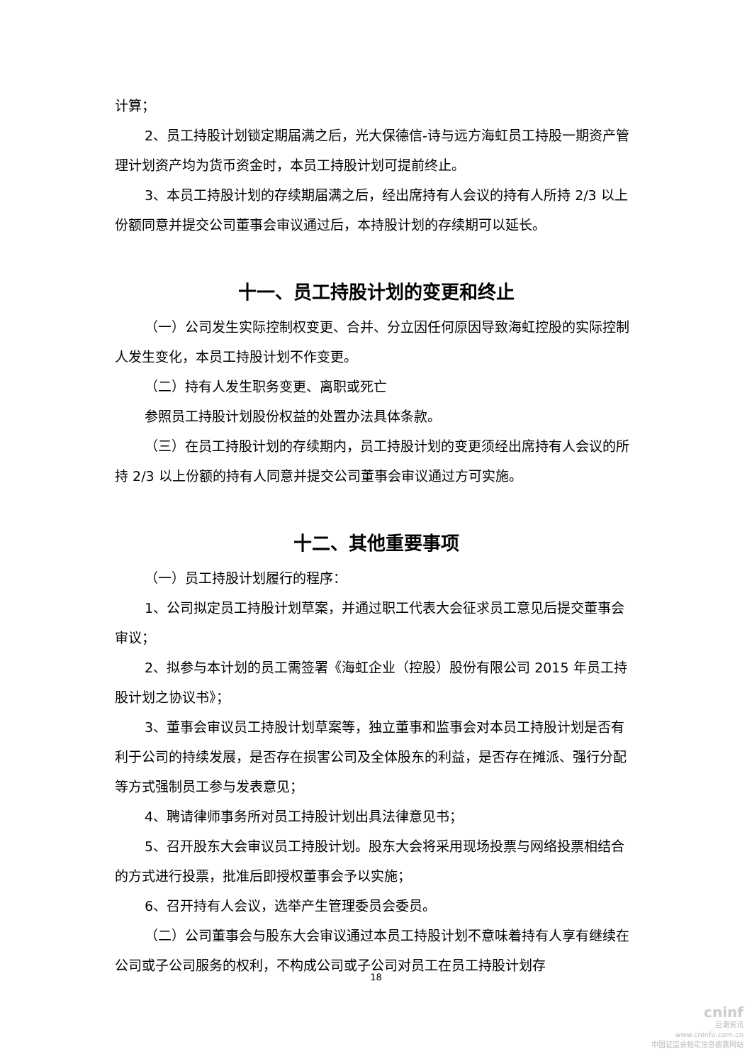计算；
2、员工持股计划锁定期届满之后，光大保德信-诗与远方海虹员工持股一期资产管理计划资产均为货币资金时，本员工持股计划可提前终止。
3、本员工持股计划的存续期届满之后，经出席持有人会议的持有人所持 2/3 以上份额同意并提交公司董事会审议通过后，本持股计划的存续期可以延长。
十一、员工持股计划的变更和终止
（一）公司发生实际控制权变更、合并、分立因任何原因导致海虹控股的实际控制人发生变化，本员工持股计划不作变更。
（二）持有人发生职务变更、离职或死亡
参照员工持股计划股份权益的处置办法具体条款。
（三）在员工持股计划的存续期内，员工持股计划的变更须经出席持有人会议的所持 2/3 以上份额的持有人同意并提交公司董事会审议通过方可实施。
十二、其他重要事项
（一）员工持股计划履行的程序：
1、公司拟定员工持股计划草案，并通过职工代表大会征求员工意见后提交董事会审议；
2、拟参与本计划的员工需签署《海虹企业（控股）股份有限公司 2015 年员工持股计划之协议书》；
3、董事会审议员工持股计划草案等，独立董事和监事会对本员工持股计划是否有利于公司的持续发展，是否存在损害公司及全体股东的利益，是否存在摊派、强行分配等方式强制员工参与发表意见；
4、聘请律师事务所对员工持股计划出具法律意见书；
5、召开股东大会审议员工持股计划。股东大会将采用现场投票与网络投票相结合的方式进行投票，批准后即授权董事会予以实施；
6、召开持有人会议，选举产生管理委员会委员。
（二）公司董事会与股东大会审议通过本员工持股计划不意味着持有人享有继续在公司或子公司服务的权利，不构成公司或子公司对员工在员工持股计划存
18
cninf
巨潮资讯
www.cninfo.com.cn
中国证监会指定信息披露网站